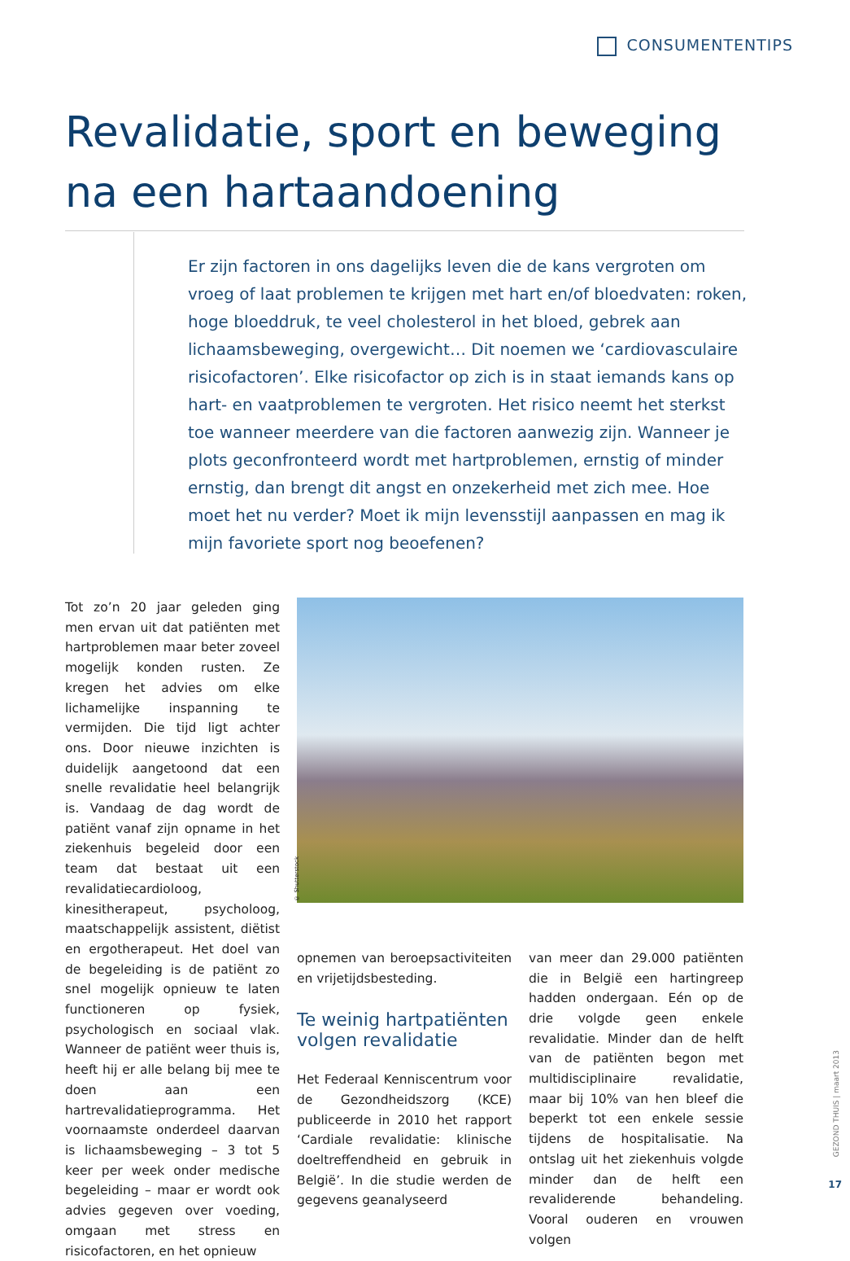CONSUMENTENTIPS
Revalidatie, sport en beweging na een hartaandoening
Er zijn factoren in ons dagelijks leven die de kans vergroten om vroeg of laat problemen te krijgen met hart en/of bloedvaten: roken, hoge bloeddruk, te veel cholesterol in het bloed, gebrek aan lichaamsbeweging, overgewicht… Dit noemen we ‘cardiovasculaire risicofactoren’. Elke risicofactor op zich is in staat iemands kans op hart- en vaatproblemen te vergroten. Het risico neemt het sterkst toe wanneer meerdere van die factoren aanwezig zijn. Wanneer je plots geconfronteerd wordt met hartproblemen, ernstig of minder ernstig, dan brengt dit angst en onzekerheid met zich mee. Hoe moet het nu verder? Moet ik mijn levensstijl aanpassen en mag ik mijn favoriete sport nog beoefenen?
Tot zo’n 20 jaar geleden ging men ervan uit dat patiënten met hartproblemen maar beter zoveel mogelijk konden rusten. Ze kregen het advies om elke lichamelijke inspanning te vermijden. Die tijd ligt achter ons. Door nieuwe inzichten is duidelijk aangetoond dat een snelle revalidatie heel belangrijk is. Vandaag de dag wordt de patiënt vanaf zijn opname in het ziekenhuis begeleid door een team dat bestaat uit een revalidatiecardioloog, kinesitherapeut, psycholoog, maatschappelijk assistent, diëtist en ergotherapeut. Het doel van de begeleiding is de patiënt zo snel mogelijk opnieuw te laten functioneren op fysiek, psychologisch en sociaal vlak. Wanneer de patiënt weer thuis is, heeft hij er alle belang bij mee te doen aan een hartrevalidatieprogramma. Het voornaamste onderdeel daarvan is lichaamsbeweging – 3 tot 5 keer per week onder medische begeleiding – maar er wordt ook advies gegeven over voeding, omgaan met stress en risicofactoren, en het opnieuw
© Shutterstock
opnemen van beroepsactiviteiten en vrijetijdsbesteding.
Te weinig hartpatiënten volgen revalidatie
Het Federaal Kenniscentrum voor de Gezondheidszorg (KCE) publiceerde in 2010 het rapport ‘Cardiale revalidatie: klinische doeltreffendheid en gebruik in België’. In die studie werden de gegevens geanalyseerd
van meer dan 29.000 patiënten die in België een hartingreep hadden ondergaan. Eén op de drie volgde geen enkele revalidatie. Minder dan de helft van de patiënten begon met multidisciplinaire revalidatie, maar bij 10% van hen bleef die beperkt tot een enkele sessie tijdens de hospitalisatie. Na ontslag uit het ziekenhuis volgde minder dan de helft een revaliderende behandeling. Vooral ouderen en vrouwen volgen
GEZOND THUIS | maart 2013
17